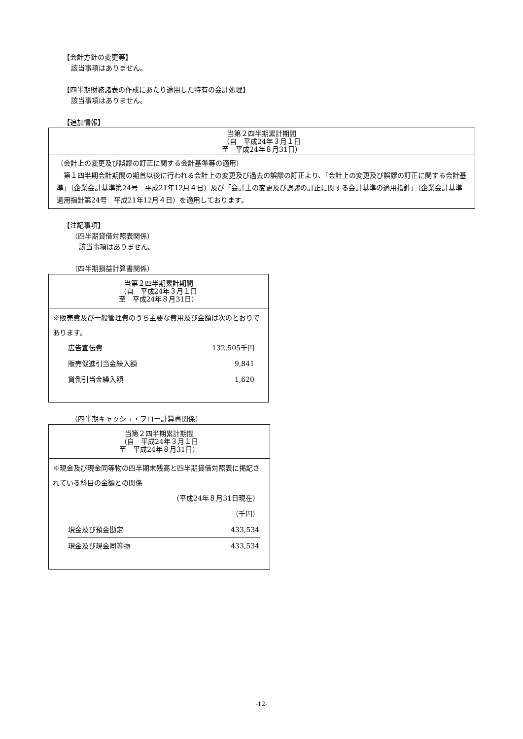【会計方針の変更等】
該当事項はありません。
【四半期財務諸表の作成にあたり適用した特有の会計処理】
該当事項はありません。
【追加情報】
| 当第２四半期累計期間 （自 平成24年３月１日 至 平成24年８月31日） |
| --- |
| （会計上の変更及び誤謬の訂正に関する会計基準等の適用） 第１四半期会計期間の期首以後に行われる会計上の変更及び過去の誤謬の訂正より、「会計上の変更及び誤謬の訂正に関する会計基準」（企業会計基準第24号 平成21年12月４日）及び「会計上の変更及び誤謬の訂正に関する会計基準の適用指針」（企業会計基準適用指針第24号 平成21年12月４日）を適用しております。 |
【注記事項】
（四半期貸借対照表関係）
該当事項はありません。
（四半期損益計算書関係）
| 当第２四半期累計期間 （自 平成24年３月１日 至 平成24年８月31日） |
| --- |
| ※販売費及び一般管理費のうち主要な費用及び金額は次のとおりであります。 / 広告宣伝費 / 132,505千円 / / 販売促進引当金繰入額 / 9,841 / / 貸倒引当金繰入額 / 1,620 / |
（四半期キャッシュ・フロー計算書関係）
| 当第２四半期累計期間 （自 平成24年３月１日 至 平成24年８月31日） |
| --- |
| ※現金及び現金同等物の四半期末残高と四半期貸借対照表に掲記されている科目の金額との関係 / / （平成24年８月31日現在） / / / （千円） / / 現金及び預金勘定 / 433,534 / / 現金及び現金同等物 / 433,534 / |
-12-